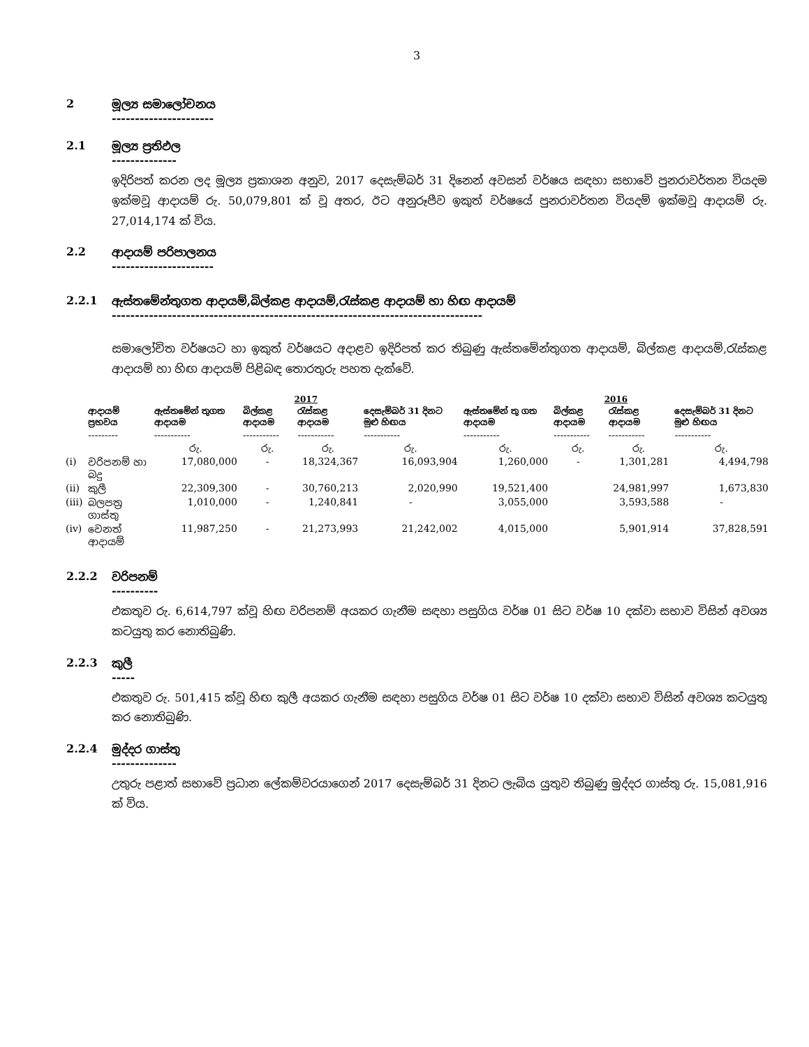3
2 මූල්‍ය සමාලෝචනය
----------------------
2.1 මූල්‍ය ප්‍රතිඵල
--------------
ඉදිරිපත් කරන ලද මූල්‍ය ප්‍රකාශන අනුව, 2017 දෙසැම්බර් 31 දිනෙන් අවසන් වර්ෂය සඳහා සභාවේ පුනරාවර්තන වියදම ඉක්මවූ ආදායම් රු. 50,079,801 ක් වූ අතර, ඊට අනුරූපීව ඉකුත් වර්ෂයේ පුනරාවර්තන වියදම් ඉක්මවූ ආදායම් රු. 27,014,174 ක් විය.
2.2 ආදායම් පරිපාලනය
----------------------
2.2.1 ඇස්තමේන්තුගත ආදායම්,බිල්කළ ආදායම්,රැස්කළ ආදායම් හා හිඟ ආදායම්
--------------------------------------------------------------------------------
සමාලෝචිත වර්ෂයට හා ඉකුත් වර්ෂයට අදාළව ඉදිරිපත් කර තිබුණු ඇස්තමේන්තුගත ආදායම්, බිල්කළ ආදායම්,රැස්කළ ආදායම් හා හිඟ ආදායම් පිළිබඳ තොරතුරු පහත දැක්වේ.
| | | 2017 | | | | 2016 | | | |
| --- | --- | --- | --- | --- | --- | --- | --- | --- | --- |
| | ආදායම් ප්‍රභවය | ඇස්තමේන් තුගත ආදායම | බිල්කළ ආදායම | රැස්කළ ආදායම | දෙසැම්බර් 31 දිනට මුළු හිඟය | ඇස්තමේන් තු ගත ආදායම | බිල්කළ ආදායම | රැස්කළ ආදායම | දෙසැම්බර් 31 දිනට මුළු හිඟය |
| | --------- | ----------- | ----------- | ----------- | ----------- | ----------- | ----------- | ----------- | ----------- |
| | | රු. | රු. | රු. | රු. | රු. | රු. | රු. | රු. |
| (i) | වරිපනම් හා බදු | 17,080,000 | - | 18,324,367 | 16,093,904 | 1,260,000 | - | 1,301,281 | 4,494,798 |
| (ii) | කුලී | 22,309,300 | - | 30,760,213 | 2,020,990 | 19,521,400 | | 24,981,997 | 1,673,830 |
| (iii) | බලපත්‍ර ගාස්තු | 1,010,000 | - | 1,240,841 | - | 3,055,000 | | 3,593,588 | - |
| (iv) | වෙනත් ආදායම් | 11,987,250 | - | 21,273,993 | 21,242,002 | 4,015,000 | | 5,901,914 | 37,828,591 |
2.2.2 වරිපනම්
----------
එකතුව රු. 6,614,797 ක්වූ හිඟ වරිපනම් අයකර ගැනීම සඳහා පසුගිය වර්ෂ 01 සිට වර්ෂ 10 දක්වා සභාව විසින් අවශ්‍ය කටයුතු කර නොතිබුණි.
2.2.3 කුලී
-----
එකතුව රු. 501,415 ක්වූ හිඟ කුලී අයකර ගැනීම සඳහා පසුගිය වර්ෂ 01 සිට වර්ෂ 10 දක්වා සභාව විසින් අවශ්‍ය කටයුතු කර නොතිබුණි.
2.2.4 මුද්දර ගාස්තු
--------------
උතුරු පළාත් සභාවේ ප්‍රධාන ලේකම්වරයාගෙන් 2017 දෙසැම්බර් 31 දිනට ලැබිය යුතුව තිබුණු මුද්දර ගාස්තු රු. 15,081,916 ක් විය.